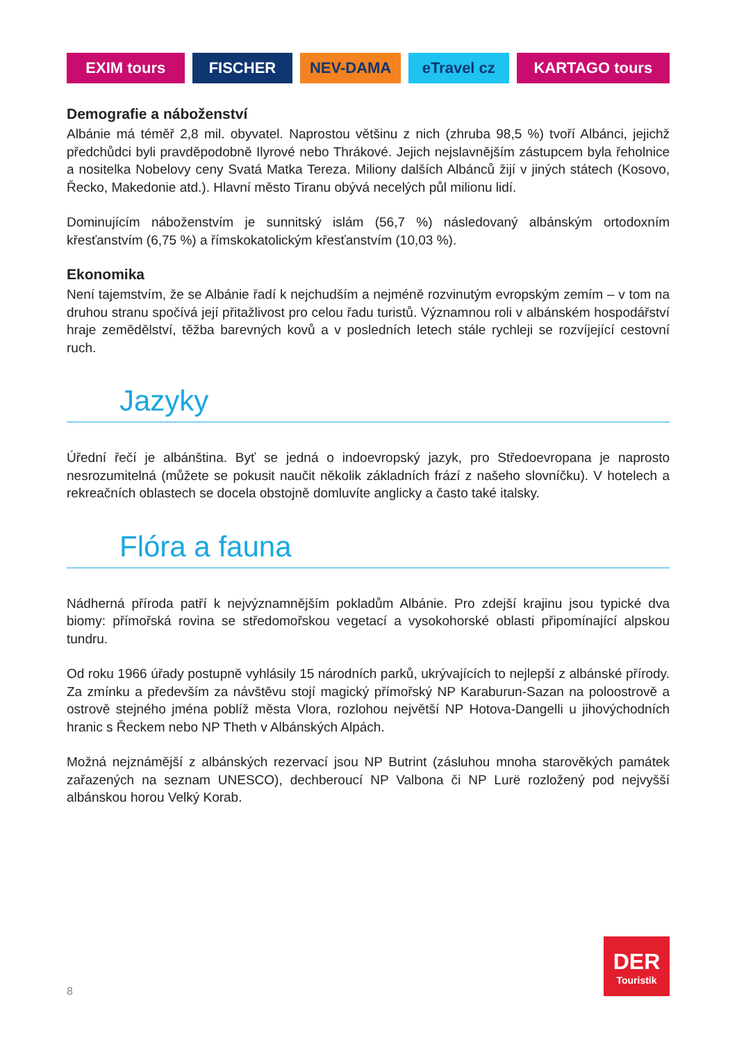EXIM tours FISCHER NEV-DAMA eTravel cz KARTAGO tours
Demografie a náboženství
Albánie má téměř 2,8 mil. obyvatel. Naprostou většinu z nich (zhruba 98,5 %) tvoří Albánci, jejichž předchůdci byli pravděpodobně Ilyrové nebo Thrákové. Jejich nejslavnějším zástupcem byla řeholnice a nositelka Nobelovy ceny Svatá Matka Tereza. Miliony dalších Albánců žijí v jiných státech (Kosovo, Řecko, Makedonie atd.). Hlavní město Tiranu obývá necelých půl milionu lidí.
Dominujícím náboženstvím je sunnitský islám (56,7 %) následovaný albánským ortodoxním křesťanstvím (6,75 %) a římskokatolickým křesťanstvím (10,03 %).
Ekonomika
Není tajemstvím, že se Albánie řadí k nejchudším a nejméně rozvinutým evropským zemím – v tom na druhou stranu spočívá její přitažlivost pro celou řadu turistů. Významnou roli v albánském hospodářství hraje zemědělství, těžba barevných kovů a v posledních letech stále rychleji se rozvíjející cestovní ruch.
Jazyky
Úřední řečí je albánština. Byť se jedná o indoevropský jazyk, pro Středoevropana je naprosto nesrozumitelná (můžete se pokusit naučit několik základních frází z našeho slovníčku). V hotelech a rekreačních oblastech se docela obstojně domluvíte anglicky a často také italsky.
Flóra a fauna
Nádherná příroda patří k nejvýznamnějším pokladům Albánie. Pro zdejší krajinu jsou typické dva biomy: přímořská rovina se středomořskou vegetací a vysokohorské oblasti připomínající alpskou tundru.
Od roku 1966 úřady postupně vyhlásily 15 národních parků, ukrývajících to nejlepší z albánské přírody. Za zmínku a především za návštěvu stojí magický přímořský NP Karaburun-Sazan na poloostrově a ostrově stejného jména poblíž města Vlora, rozlohou největší NP Hotova-Dangelli u jihovýchodních hranic s Řeckem nebo NP Theth v Albánských Alpách.
Možná nejznámější z albánských rezervací jsou NP Butrint (zásluhou mnoha starověkých památek zařazených na seznam UNESCO), dechberoucí NP Valbona či NP Lurë rozložený pod nejvyšší albánskou horou Velký Korab.
8
DER
Touristik